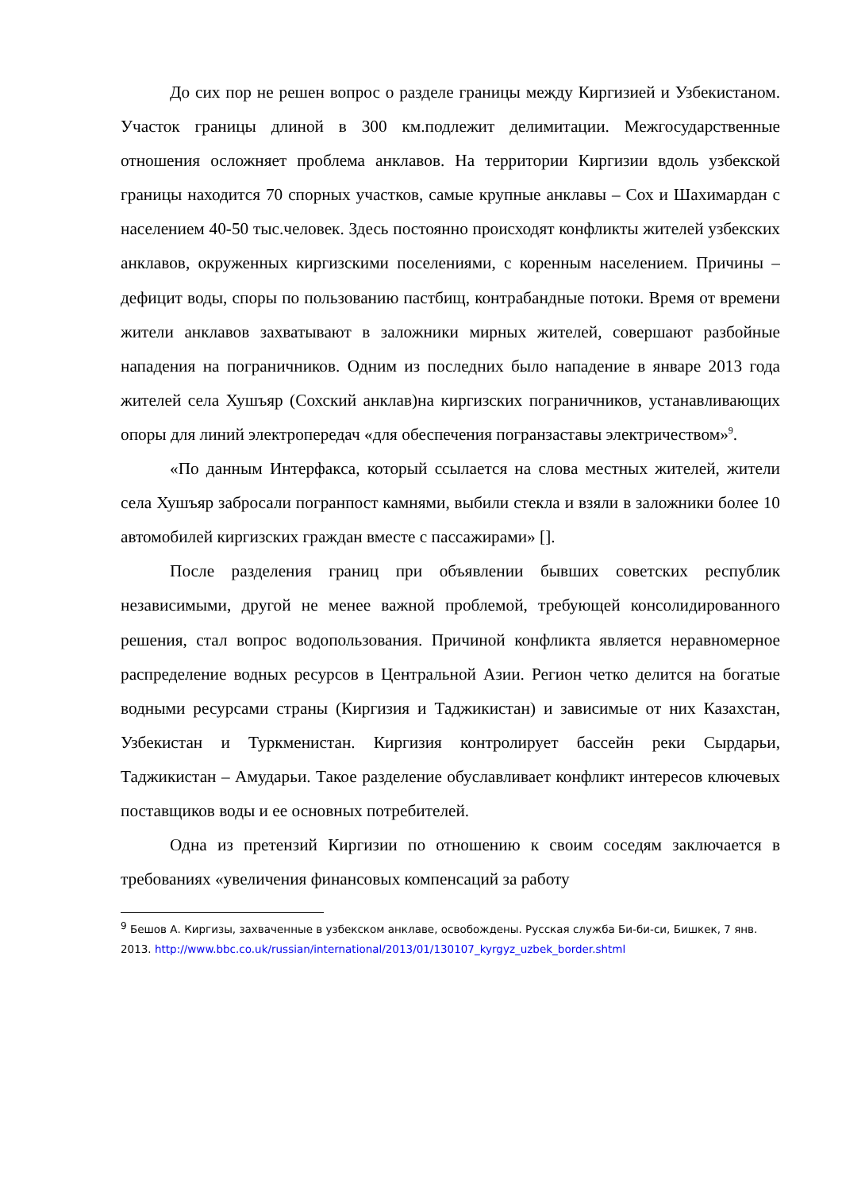До сих пор не решен вопрос о разделе границы между Киргизией и Узбекистаном. Участок границы длиной в 300 км.подлежит делимитации. Межгосударственные отношения осложняет проблема анклавов. На территории Киргизии вдоль узбекской границы находится 70 спорных участков, самые крупные анклавы – Сох и Шахимардан с населением 40-50 тыс.человек. Здесь постоянно происходят конфликты жителей узбекских анклавов, окруженных киргизскими поселениями, с коренным населением. Причины – дефицит воды, споры по пользованию пастбищ, контрабандные потоки. Время от времени жители анклавов захватывают в заложники мирных жителей, совершают разбойные нападения на пограничников. Одним из последних было нападение в январе 2013 года жителей села Хушъяр (Сохский анклав)на киргизских пограничников, устанавливающих опоры для линий электропередач «для обеспечения погранзаставы электричеством»<sup>9</sup>.
«По данным Интерфакса, который ссылается на слова местных жителей, жители села Хушъяр забросали погранпост камнями, выбили стекла и взяли в заложники более 10 автомобилей киргизских граждан вместе с пассажирами» [].
После разделения границ при объявлении бывших советских республик независимыми, другой не менее важной проблемой, требующей консолидированного решения, стал вопрос водопользования. Причиной конфликта является неравномерное распределение водных ресурсов в Центральной Азии. Регион четко делится на богатые водными ресурсами страны (Киргизия и Таджикистан) и зависимые от них Казахстан, Узбекистан и Туркменистан. Киргизия контролирует бассейн реки Сырдарьи, Таджикистан – Амударьи. Такое разделение обуславливает конфликт интересов ключевых поставщиков воды и ее основных потребителей.
Одна из претензий Киргизии по отношению к своим соседям заключается в требованиях «увеличения финансовых компенсаций за работу
<sup>9</sup> Бешов А. Киргизы, захваченные в узбекском анклаве, освобождены. Русская служба Би-би-си, Бишкек, 7 янв. 2013. http://www.bbc.co.uk/russian/international/2013/01/130107_kyrgyz_uzbek_border.shtml